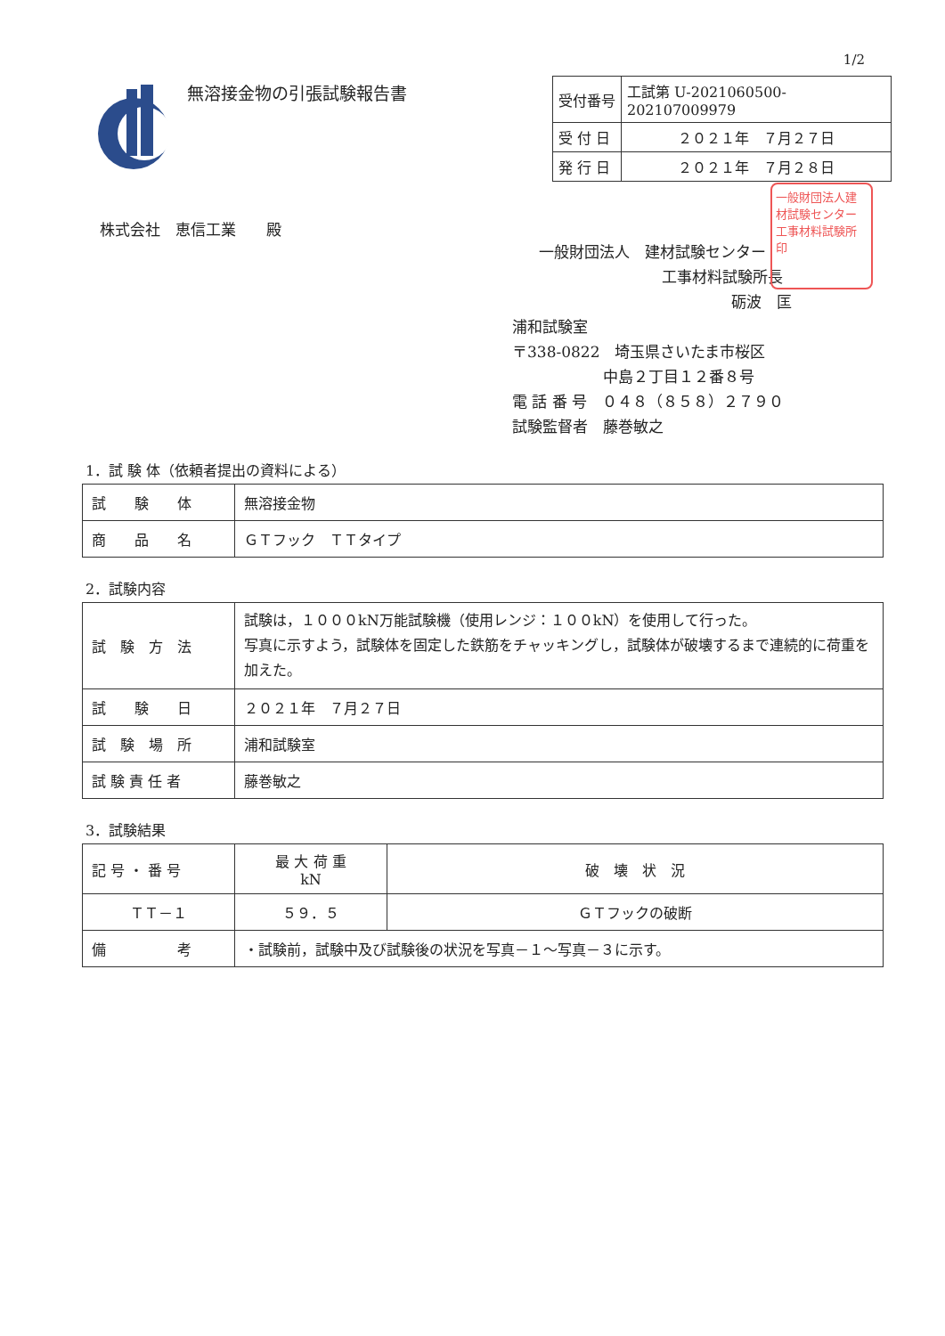1/2
無溶接金物の引張試験報告書
| 受付番号 | 工試第 U-2021060500-202107009979 |
| 受 付 日 | ２０２１年 ７月２７日 |
| 発 行 日 | ２０２１年 ７月２８日 |
株式会社　恵信工業　　殿
一般財団法人　建材試験センター
工事材料試験所長
砺波　匡
浦和試験室
〒338-0822　埼玉県さいたま市桜区
中島２丁目１２番８号
電 話 番 号　０４８（８５８）２７９０
試験監督者　藤巻敏之
一般財団法人建材試験センター工事材料試験所印
1．試 験 体（依頼者提出の資料による）
| 試 験 体 | 無溶接金物 |
| 商 品 名 | ＧＴフック ＴＴタイプ |
2．試験内容
| 試 験 方 法 | 試験は，１０００kN万能試験機（使用レンジ：１００kN）を使用して行った。 写真に示すよう，試験体を固定した鉄筋をチャッキングし，試験体が破壊するまで連続的に荷重を加えた。 |
| 試 験 日 | ２０２１年 ７月２７日 |
| 試 験 場 所 | 浦和試験室 |
| 試 験 責 任 者 | 藤巻敏之 |
3．試験結果
| 記 号 ・ 番 号 | 最 大 荷 重 kN | 破 壊 状 況 |
| ＴＴ－１ | ５９．５ | ＧＴフックの破断 |
| 備 考 | ・試験前，試験中及び試験後の状況を写真－１～写真－３に示す。 | |